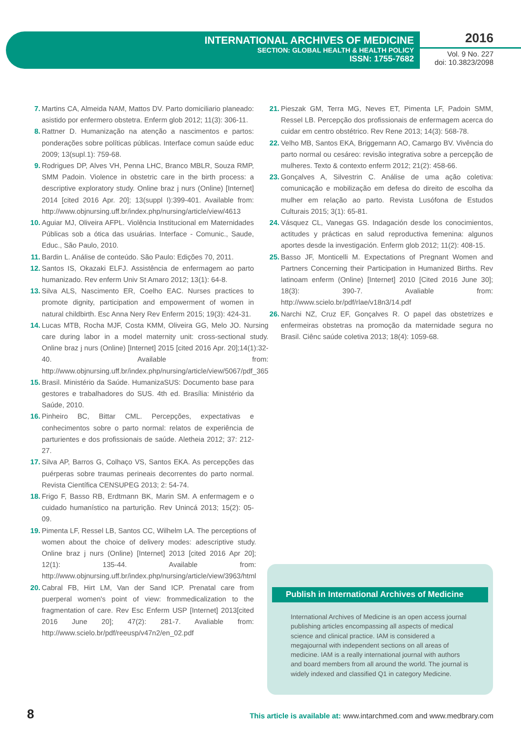INTERNATIONAL ARCHIVES OF MEDICINE
SECTION: GLOBAL HEALTH & HEALTH POLICY
ISSN: 1755-7682
2016
Vol. 9 No. 227
doi: 10.3823/2098
7. Martins CA, Almeida NAM, Mattos DV. Parto domiciliario planeado: asistido por enfermero obstetra. Enferm glob 2012; 11(3): 306-11.
8. Rattner D. Humanização na atenção a nascimentos e partos: ponderações sobre políticas públicas. Interface comun saúde educ 2009; 13(supl.1): 759-68.
9. Rodrigues DP, Alves VH, Penna LHC, Branco MBLR, Souza RMP, SMM Padoin. Violence in obstetric care in the birth process: a descriptive exploratory study. Online braz j nurs (Online) [Internet] 2014 [cited 2016 Apr. 20]; 13(suppl I):399-401. Available from: http://www.objnursing.uff.br/index.php/nursing/article/view/4613
10. Aguiar MJ, Oliveira AFPL. Violência Institucional em Maternidades Públicas sob a ótica das usuárias. Interface - Comunic., Saude, Educ., São Paulo, 2010.
11. Bardin L. Análise de conteúdo. São Paulo: Edições 70, 2011.
12. Santos IS, Okazaki ELFJ. Assistência de enfermagem ao parto humanizado. Rev enferm Univ St Amaro 2012; 13(1): 64-8.
13. Silva ALS, Nascimento ER, Coelho EAC. Nurses practices to promote dignity, participation and empowerment of women in natural childbirth. Esc Anna Nery Rev Enferm 2015; 19(3): 424-31.
14. Lucas MTB, Rocha MJF, Costa KMM, Oliveira GG, Melo JO. Nursing care during labor in a model maternity unit: cross-sectional study. Online braz j nurs (Online) [Internet] 2015 [cited 2016 Apr. 20];14(1):32-40. Available from: http://www.objnursing.uff.br/index.php/nursing/article/view/5067/pdf_365
15. Brasil. Ministério da Saúde. HumanizaSUS: Documento base para gestores e trabalhadores do SUS. 4th ed. Brasília: Ministério da Saúde, 2010.
16. Pinheiro BC, Bittar CML. Percepções, expectativas e conhecimentos sobre o parto normal: relatos de experiência de parturientes e dos profissionais de saúde. Aletheia 2012; 37: 212-27.
17. Silva AP, Barros G, Colhaço VS, Santos EKA. As percepções das puérperas sobre traumas perineais decorrentes do parto normal. Revista Científica CENSUPEG 2013; 2: 54-74.
18. Frigo F, Basso RB, Erdtmann BK, Marin SM. A enfermagem e o cuidado humanístico na parturição. Rev Unincá 2013; 15(2): 05-09.
19. Pimenta LF, Ressel LB, Santos CC, Wilhelm LA. The perceptions of women about the choice of delivery modes: adescriptive study. Online braz j nurs (Online) [Internet] 2013 [cited 2016 Apr 20]; 12(1): 135-44. Available from: http://www.objnursing.uff.br/index.php/nursing/article/view/3963/html
20. Cabral FB, Hirt LM, Van der Sand ICP. Prenatal care from puerperal women's point of view: frommedicalization to the fragmentation of care. Rev Esc Enferm USP [Internet] 2013[cited 2016 June 20]; 47(2): 281-7. Avaliable from: http://www.scielo.br/pdf/reeusp/v47n2/en_02.pdf
21. Pieszak GM, Terra MG, Neves ET, Pimenta LF, Padoin SMM, Ressel LB. Percepção dos profissionais de enfermagem acerca do cuidar em centro obstétrico. Rev Rene 2013; 14(3): 568-78.
22. Velho MB, Santos EKA, Briggemann AO, Camargo BV. Vivência do parto normal ou cesáreo: revisão integrativa sobre a percepção de mulheres. Texto & contexto enferm 2012; 21(2): 458-66.
23. Gonçalves A, Silvestrin C. Análise de uma ação coletiva: comunicação e mobilização em defesa do direito de escolha da mulher em relação ao parto. Revista Lusófona de Estudos Culturais 2015; 3(1): 65-81.
24. Vásquez CL, Vanegas GS. Indagación desde los conocimientos, actitudes y prácticas en salud reproductiva femenina: algunos aportes desde la investigación. Enferm glob 2012; 11(2): 408-15.
25. Basso JF, Monticelli M. Expectations of Pregnant Women and Partners Concerning their Participation in Humanized Births. Rev latinoam enferm (Online) [Internet] 2010 [Cited 2016 June 30]; 18(3): 390-7. Avaliable from: http://www.scielo.br/pdf/rlae/v18n3/14.pdf
26. Narchi NZ, Cruz EF, Gonçalves R. O papel das obstetrizes e enfermeiras obstetras na promoção da maternidade segura no Brasil. Ciênc saúde coletiva 2013; 18(4): 1059-68.
Publish in International Archives of Medicine
International Archives of Medicine is an open access journal publishing articles encompassing all aspects of medical science and clinical practice. IAM is considered a megajournal with independent sections on all areas of medicine. IAM is a really international journal with authors and board members from all around the world. The journal is widely indexed and classified Q1 in category Medicine.
8
This article is available at: www.intarchmed.com and www.medbrary.com